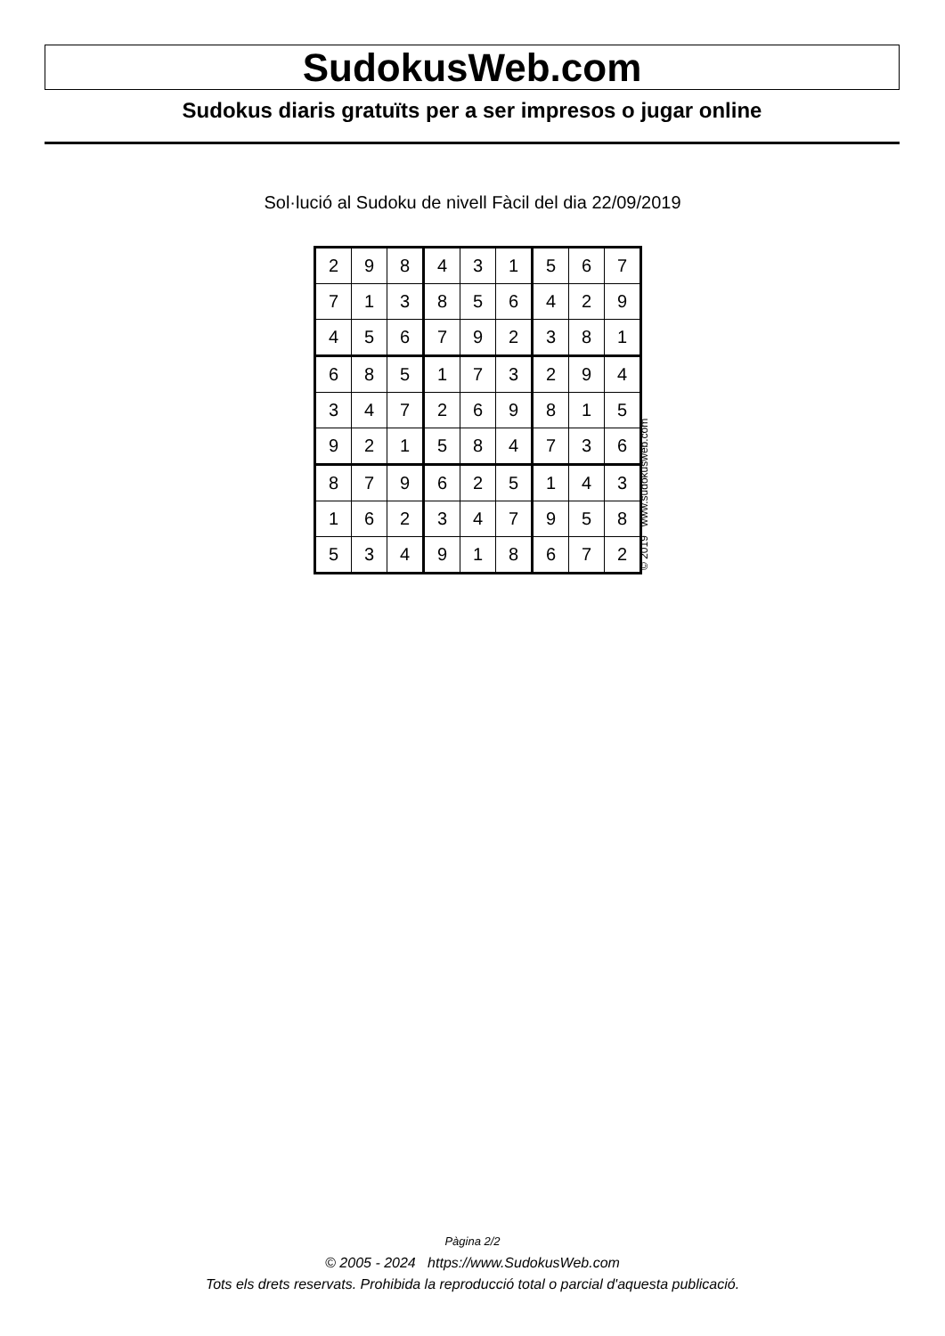SudokusWeb.com
Sudokus diaris gratuïts per a ser impresos o jugar online
Sol·lució al Sudoku de nivell Fàcil del dia 22/09/2019
| 2 | 9 | 8 | 4 | 3 | 1 | 5 | 6 | 7 |
| 7 | 1 | 3 | 8 | 5 | 6 | 4 | 2 | 9 |
| 4 | 5 | 6 | 7 | 9 | 2 | 3 | 8 | 1 |
| 6 | 8 | 5 | 1 | 7 | 3 | 2 | 9 | 4 |
| 3 | 4 | 7 | 2 | 6 | 9 | 8 | 1 | 5 |
| 9 | 2 | 1 | 5 | 8 | 4 | 7 | 3 | 6 |
| 8 | 7 | 9 | 6 | 2 | 5 | 1 | 4 | 3 |
| 1 | 6 | 2 | 3 | 4 | 7 | 9 | 5 | 8 |
| 5 | 3 | 4 | 9 | 1 | 8 | 6 | 7 | 2 |
© 2019 www.sudokusweb.com
Pàgina 2/2
© 2005 - 2024 https://www.SudokusWeb.com
Tots els drets reservats. Prohibida la reproducció total o parcial d'aquesta publicació.